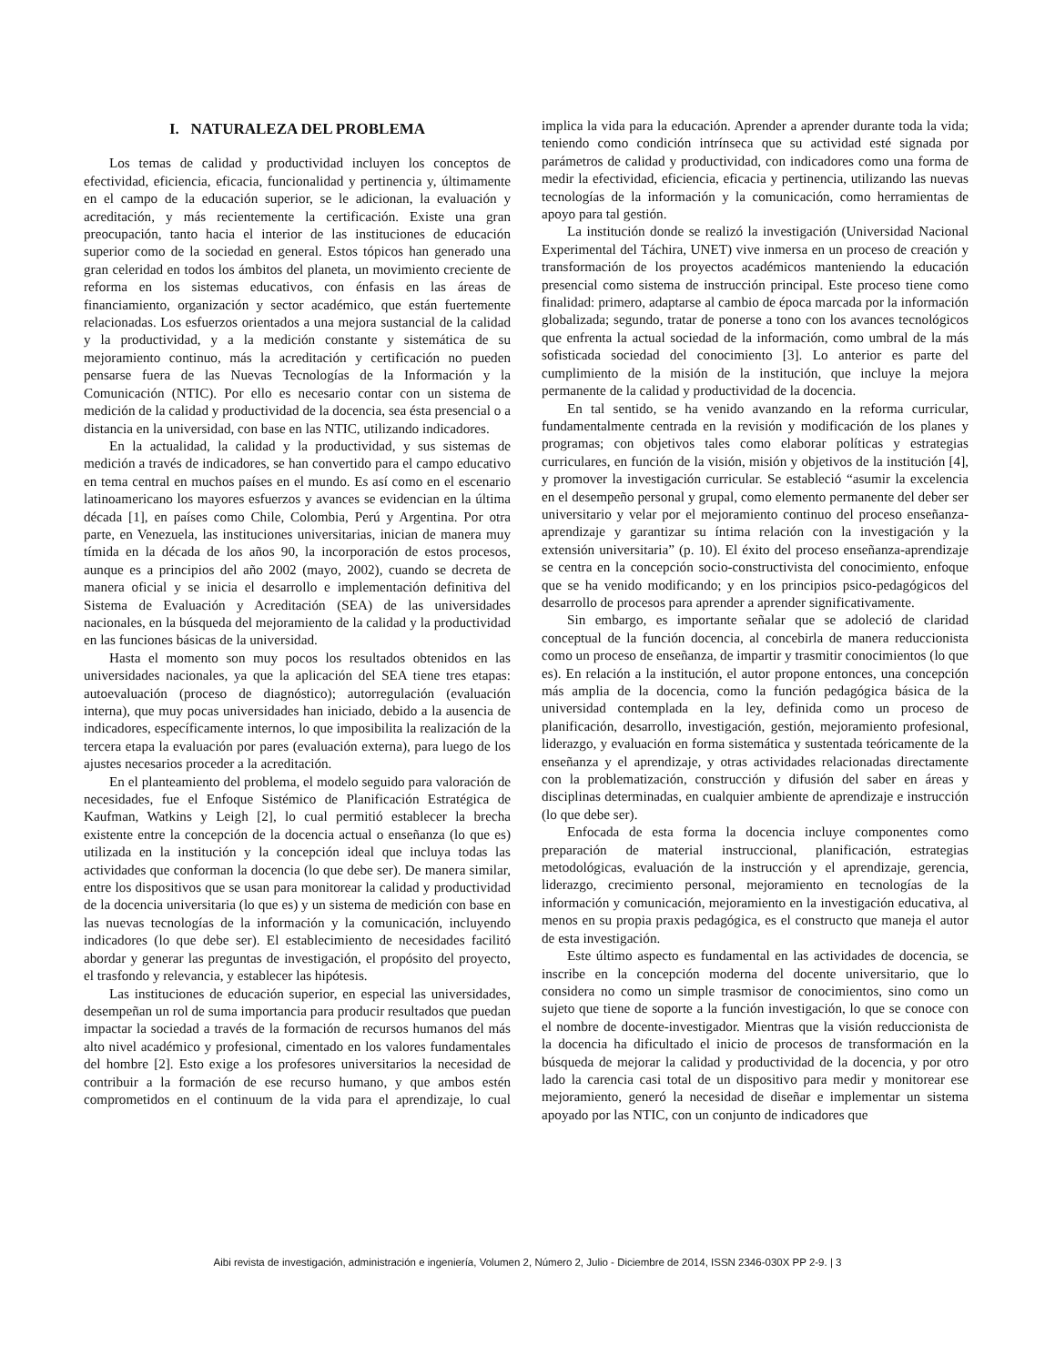I. NATURALEZA DEL PROBLEMA
Los temas de calidad y productividad incluyen los conceptos de efectividad, eficiencia, eficacia, funcionalidad y pertinencia y, últimamente en el campo de la educación superior, se le adicionan, la evaluación y acreditación, y más recientemente la certificación. Existe una gran preocupación, tanto hacia el interior de las instituciones de educación superior como de la sociedad en general. Estos tópicos han generado una gran celeridad en todos los ámbitos del planeta, un movimiento creciente de reforma en los sistemas educativos, con énfasis en las áreas de financiamiento, organización y sector académico, que están fuertemente relacionadas. Los esfuerzos orientados a una mejora sustancial de la calidad y la productividad, y a la medición constante y sistemática de su mejoramiento continuo, más la acreditación y certificación no pueden pensarse fuera de las Nuevas Tecnologías de la Información y la Comunicación (NTIC). Por ello es necesario contar con un sistema de medición de la calidad y productividad de la docencia, sea ésta presencial o a distancia en la universidad, con base en las NTIC, utilizando indicadores.
En la actualidad, la calidad y la productividad, y sus sistemas de medición a través de indicadores, se han convertido para el campo educativo en tema central en muchos países en el mundo. Es así como en el escenario latinoamericano los mayores esfuerzos y avances se evidencian en la última década [1], en países como Chile, Colombia, Perú y Argentina. Por otra parte, en Venezuela, las instituciones universitarias, inician de manera muy tímida en la década de los años 90, la incorporación de estos procesos, aunque es a principios del año 2002 (mayo, 2002), cuando se decreta de manera oficial y se inicia el desarrollo e implementación definitiva del Sistema de Evaluación y Acreditación (SEA) de las universidades nacionales, en la búsqueda del mejoramiento de la calidad y la productividad en las funciones básicas de la universidad.
Hasta el momento son muy pocos los resultados obtenidos en las universidades nacionales, ya que la aplicación del SEA tiene tres etapas: autoevaluación (proceso de diagnóstico); autorregulación (evaluación interna), que muy pocas universidades han iniciado, debido a la ausencia de indicadores, específicamente internos, lo que imposibilita la realización de la tercera etapa la evaluación por pares (evaluación externa), para luego de los ajustes necesarios proceder a la acreditación.
En el planteamiento del problema, el modelo seguido para valoración de necesidades, fue el Enfoque Sistémico de Planificación Estratégica de Kaufman, Watkins y Leigh [2], lo cual permitió establecer la brecha existente entre la concepción de la docencia actual o enseñanza (lo que es) utilizada en la institución y la concepción ideal que incluya todas las actividades que conforman la docencia (lo que debe ser). De manera similar, entre los dispositivos que se usan para monitorear la calidad y productividad de la docencia universitaria (lo que es) y un sistema de medición con base en las nuevas tecnologías de la información y la comunicación, incluyendo indicadores (lo que debe ser). El establecimiento de necesidades facilitó abordar y generar las preguntas de investigación, el propósito del proyecto, el trasfondo y relevancia, y establecer las hipótesis.
Las instituciones de educación superior, en especial las universidades, desempeñan un rol de suma importancia para producir resultados que puedan impactar la sociedad a través de la formación de recursos humanos del más alto nivel académico y profesional, cimentado en los valores fundamentales del hombre [2]. Esto exige a los profesores universitarios la necesidad de contribuir a la formación de ese recurso humano, y que ambos estén comprometidos en el continuum de la vida para el aprendizaje, lo cual implica la vida para la educación. Aprender a aprender durante toda la vida; teniendo como condición intrínseca que su actividad esté signada por parámetros de calidad y productividad, con indicadores como una forma de medir la efectividad, eficiencia, eficacia y pertinencia, utilizando las nuevas tecnologías de la información y la comunicación, como herramientas de apoyo para tal gestión.
La institución donde se realizó la investigación (Universidad Nacional Experimental del Táchira, UNET) vive inmersa en un proceso de creación y transformación de los proyectos académicos manteniendo la educación presencial como sistema de instrucción principal. Este proceso tiene como finalidad: primero, adaptarse al cambio de época marcada por la información globalizada; segundo, tratar de ponerse a tono con los avances tecnológicos que enfrenta la actual sociedad de la información, como umbral de la más sofisticada sociedad del conocimiento [3]. Lo anterior es parte del cumplimiento de la misión de la institución, que incluye la mejora permanente de la calidad y productividad de la docencia.
En tal sentido, se ha venido avanzando en la reforma curricular, fundamentalmente centrada en la revisión y modificación de los planes y programas; con objetivos tales como elaborar políticas y estrategias curriculares, en función de la visión, misión y objetivos de la institución [4], y promover la investigación curricular. Se estableció “asumir la excelencia en el desempeño personal y grupal, como elemento permanente del deber ser universitario y velar por el mejoramiento continuo del proceso enseñanza-aprendizaje y garantizar su íntima relación con la investigación y la extensión universitaria” (p. 10). El éxito del proceso enseñanza-aprendizaje se centra en la concepción socio-constructivista del conocimiento, enfoque que se ha venido modificando; y en los principios psico-pedagógicos del desarrollo de procesos para aprender a aprender significativamente.
Sin embargo, es importante señalar que se adoleció de claridad conceptual de la función docencia, al concebirla de manera reduccionista como un proceso de enseñanza, de impartir y trasmitir conocimientos (lo que es). En relación a la institución, el autor propone entonces, una concepción más amplia de la docencia, como la función pedagógica básica de la universidad contemplada en la ley, definida como un proceso de planificación, desarrollo, investigación, gestión, mejoramiento profesional, liderazgo, y evaluación en forma sistemática y sustentada teóricamente de la enseñanza y el aprendizaje, y otras actividades relacionadas directamente con la problematización, construcción y difusión del saber en áreas y disciplinas determinadas, en cualquier ambiente de aprendizaje e instrucción (lo que debe ser).
Enfocada de esta forma la docencia incluye componentes como preparación de material instruccional, planificación, estrategias metodológicas, evaluación de la instrucción y el aprendizaje, gerencia, liderazgo, crecimiento personal, mejoramiento en tecnologías de la información y comunicación, mejoramiento en la investigación educativa, al menos en su propia praxis pedagógica, es el constructo que maneja el autor de esta investigación.
Este último aspecto es fundamental en las actividades de docencia, se inscribe en la concepción moderna del docente universitario, que lo considera no como un simple trasmisor de conocimientos, sino como un sujeto que tiene de soporte a la función investigación, lo que se conoce con el nombre de docente-investigador. Mientras que la visión reduccionista de la docencia ha dificultado el inicio de procesos de transformación en la búsqueda de mejorar la calidad y productividad de la docencia, y por otro lado la carencia casi total de un dispositivo para medir y monitorear ese mejoramiento, generó la necesidad de diseñar e implementar un sistema apoyado por las NTIC, con un conjunto de indicadores que
Aibi revista de investigación, administración e ingeniería, Volumen 2, Número 2, Julio - Diciembre de 2014, ISSN 2346-030X PP 2-9. | 3